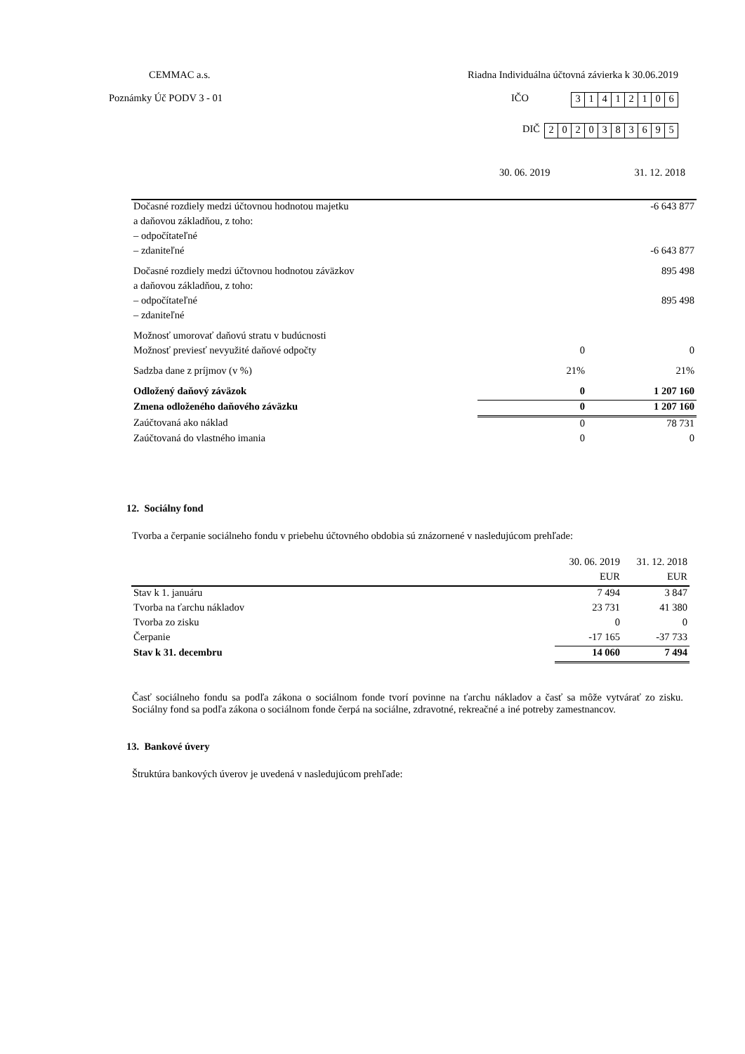CEMMAC a.s. Riadna Individuálna účtovná závierka k 30.06.2019
Poznámky Úč PODV 3 - 01 IČO
| 3 | 1 | 4 | 1 | 2 | 1 | 0 | 6 |
DIČ
| 2 | 0 | 2 | 0 | 3 | 8 | 3 | 6 | 9 | 5 |
30. 06. 2019 31. 12. 2018
| Dočasné rozdiely medzi účtovnou hodnotou majetku | | -6 643 877 |
| a daňovou základňou, z toho: | | |
| – odpočítateľné | | |
| – zdaniteľné | | -6 643 877 |
| Dočasné rozdiely medzi účtovnou hodnotou záväzkov | | 895 498 |
| a daňovou základňou, z toho: | | |
| – odpočítateľné | | 895 498 |
| – zdaniteľné | | |
| Možnosť umorovať daňovú stratu v budúcnosti | | |
| Možnosť previesť nevyužité daňové odpočty | 0 | 0 |
| Sadzba dane z príjmov (v %) | 21% | 21% |
| Odložený daňový záväzok | 0 | 1 207 160 |
| Zmena odloženého daňového záväzku | 0 | 1 207 160 |
| Zaúčtovaná ako náklad | 0 | 78 731 |
| Zaúčtovaná do vlastného imania | 0 | 0 |
12. Sociálny fond
Tvorba a čerpanie sociálneho fondu v priebehu účtovného obdobia sú znázornené v nasledujúcom prehľade:
| | 30. 06. 2019 | 31. 12. 2018 |
| | EUR | EUR |
| Stav k 1. januáru | 7 494 | 3 847 |
| Tvorba na ťarchu nákladov | 23 731 | 41 380 |
| Tvorba zo zisku | 0 | 0 |
| Čerpanie | -17 165 | -37 733 |
| Stav k 31. decembru | 14 060 | 7 494 |
Časť sociálneho fondu sa podľa zákona o sociálnom fonde tvorí povinne na ťarchu nákladov a časť sa môže vytvárať zo zisku. Sociálny fond sa podľa zákona o sociálnom fonde čerpá na sociálne, zdravotné, rekreačné a iné potreby zamestnancov.
13. Bankové úvery
Štruktúra bankových úverov je uvedená v nasledujúcom prehľade: